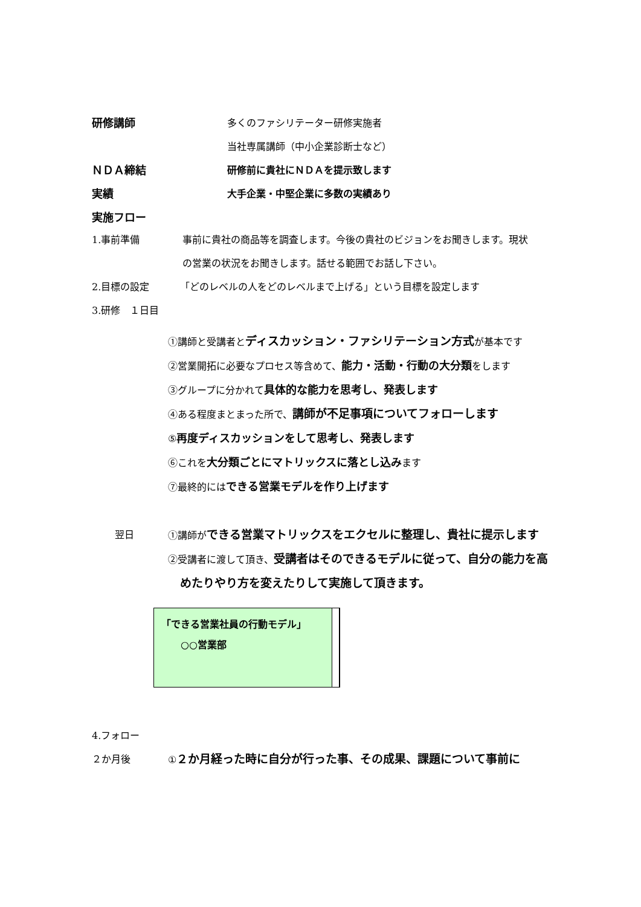研修講師 多くのファシリテーター研修実施者
当社専属講師（中小企業診断士など）
ＮＤＡ締結 研修前に貴社にＮＤＡを提示致します
実績 大手企業・中堅企業に多数の実績あり
実施フロー
1.事前準備 事前に貴社の商品等を調査します。今後の貴社のビジョンをお聞きします。現状の営業の状況をお聞きします。話せる範囲でお話し下さい。
2.目標の設定 「どのレベルの人をどのレベルまで上げる」という目標を設定します
3.研修　１日目
①講師と受講者とディスカッション・ファシリテーション方式が基本です
②営業開拓に必要なプロセス等含めて、能力・活動・行動の大分類をします
③グループに分かれて具体的な能力を思考し、発表します
④ある程度まとまった所で、講師が不足事項についてフォローします
⑤再度ディスカッションをして思考し、発表します
⑥これを大分類ごとにマトリックスに落とし込みます
⑦最終的にはできる営業モデルを作り上げます
翌日 ①講師ができる営業マトリックスをエクセルに整理し、貴社に提示します
②受講者に渡して頂き、受講者はそのできるモデルに従って、自分の能力を高めたりやり方を変えたりして実施して頂きます。
「できる営業社員の行動モデル」
　　○○営業部
4.フォロー
２か月後 ①２か月経った時に自分が行った事、その成果、課題について事前に